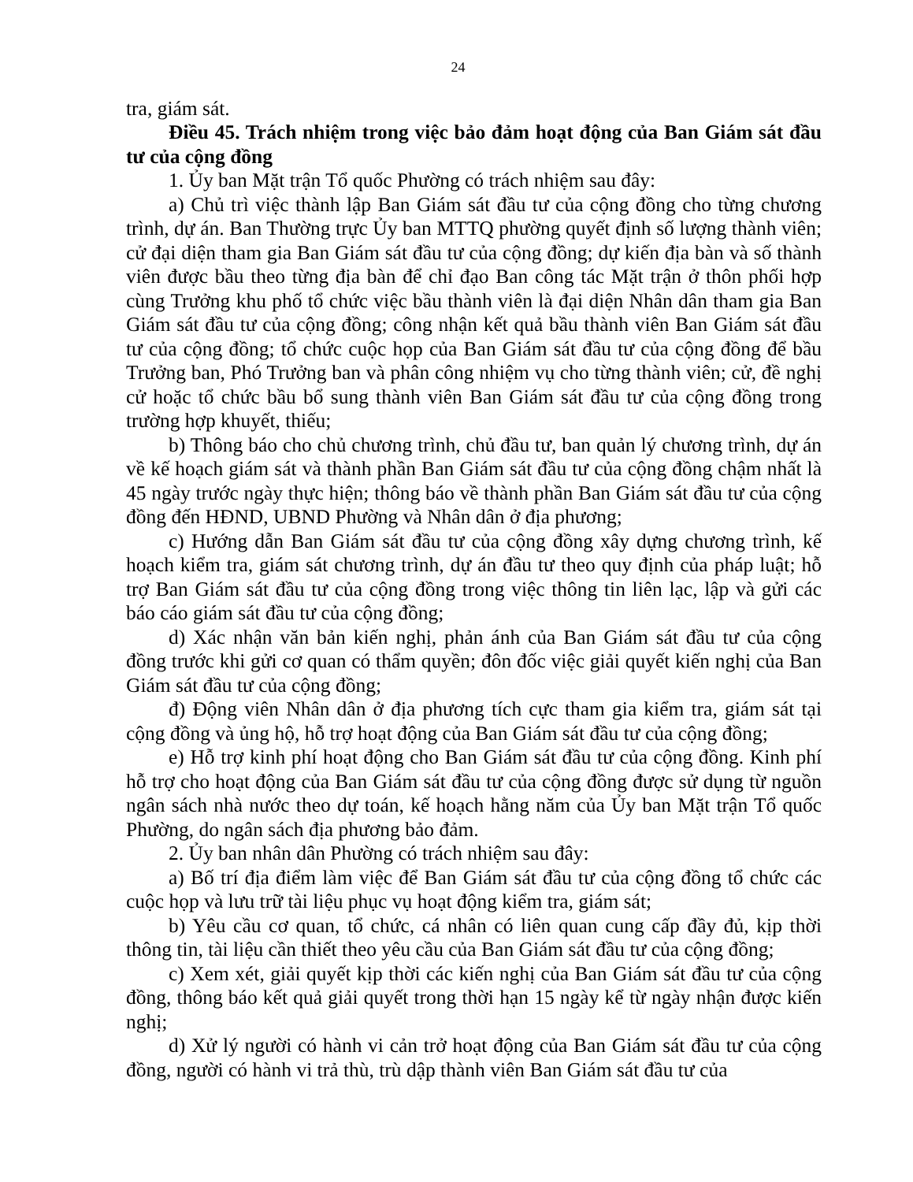24
tra, giám sát.
Điều 45. Trách nhiệm trong việc bảo đảm hoạt động của Ban Giám sát đầu tư của cộng đồng
1. Ủy ban Mặt trận Tổ quốc Phường có trách nhiệm sau đây:
a) Chủ trì việc thành lập Ban Giám sát đầu tư của cộng đồng cho từng chương trình, dự án. Ban Thường trực Ủy ban MTTQ phường quyết định số lượng thành viên; cử đại diện tham gia Ban Giám sát đầu tư của cộng đồng; dự kiến địa bàn và số thành viên được bầu theo từng địa bàn để chỉ đạo Ban công tác Mặt trận ở thôn phối hợp cùng Trưởng khu phố tổ chức việc bầu thành viên là đại diện Nhân dân tham gia Ban Giám sát đầu tư của cộng đồng; công nhận kết quả bầu thành viên Ban Giám sát đầu tư của cộng đồng; tổ chức cuộc họp của Ban Giám sát đầu tư của cộng đồng để bầu Trưởng ban, Phó Trưởng ban và phân công nhiệm vụ cho từng thành viên; cử, đề nghị cử hoặc tổ chức bầu bổ sung thành viên Ban Giám sát đầu tư của cộng đồng trong trường hợp khuyết, thiếu;
b) Thông báo cho chủ chương trình, chủ đầu tư, ban quản lý chương trình, dự án về kế hoạch giám sát và thành phần Ban Giám sát đầu tư của cộng đồng chậm nhất là 45 ngày trước ngày thực hiện; thông báo về thành phần Ban Giám sát đầu tư của cộng đồng đến HĐND, UBND Phường và Nhân dân ở địa phương;
c) Hướng dẫn Ban Giám sát đầu tư của cộng đồng xây dựng chương trình, kế hoạch kiểm tra, giám sát chương trình, dự án đầu tư theo quy định của pháp luật; hỗ trợ Ban Giám sát đầu tư của cộng đồng trong việc thông tin liên lạc, lập và gửi các báo cáo giám sát đầu tư của cộng đồng;
d) Xác nhận văn bản kiến nghị, phản ánh của Ban Giám sát đầu tư của cộng đồng trước khi gửi cơ quan có thẩm quyền; đôn đốc việc giải quyết kiến nghị của Ban Giám sát đầu tư của cộng đồng;
đ) Động viên Nhân dân ở địa phương tích cực tham gia kiểm tra, giám sát tại cộng đồng và ủng hộ, hỗ trợ hoạt động của Ban Giám sát đầu tư của cộng đồng;
e) Hỗ trợ kinh phí hoạt động cho Ban Giám sát đầu tư của cộng đồng. Kinh phí hỗ trợ cho hoạt động của Ban Giám sát đầu tư của cộng đồng được sử dụng từ nguồn ngân sách nhà nước theo dự toán, kế hoạch hằng năm của Ủy ban Mặt trận Tổ quốc Phường, do ngân sách địa phương bảo đảm.
2. Ủy ban nhân dân Phường có trách nhiệm sau đây:
a) Bố trí địa điểm làm việc để Ban Giám sát đầu tư của cộng đồng tổ chức các cuộc họp và lưu trữ tài liệu phục vụ hoạt động kiểm tra, giám sát;
b) Yêu cầu cơ quan, tổ chức, cá nhân có liên quan cung cấp đầy đủ, kịp thời thông tin, tài liệu cần thiết theo yêu cầu của Ban Giám sát đầu tư của cộng đồng;
c) Xem xét, giải quyết kịp thời các kiến nghị của Ban Giám sát đầu tư của cộng đồng, thông báo kết quả giải quyết trong thời hạn 15 ngày kể từ ngày nhận được kiến nghị;
d) Xử lý người có hành vi cản trở hoạt động của Ban Giám sát đầu tư của cộng đồng, người có hành vi trả thù, trù dập thành viên Ban Giám sát đầu tư của